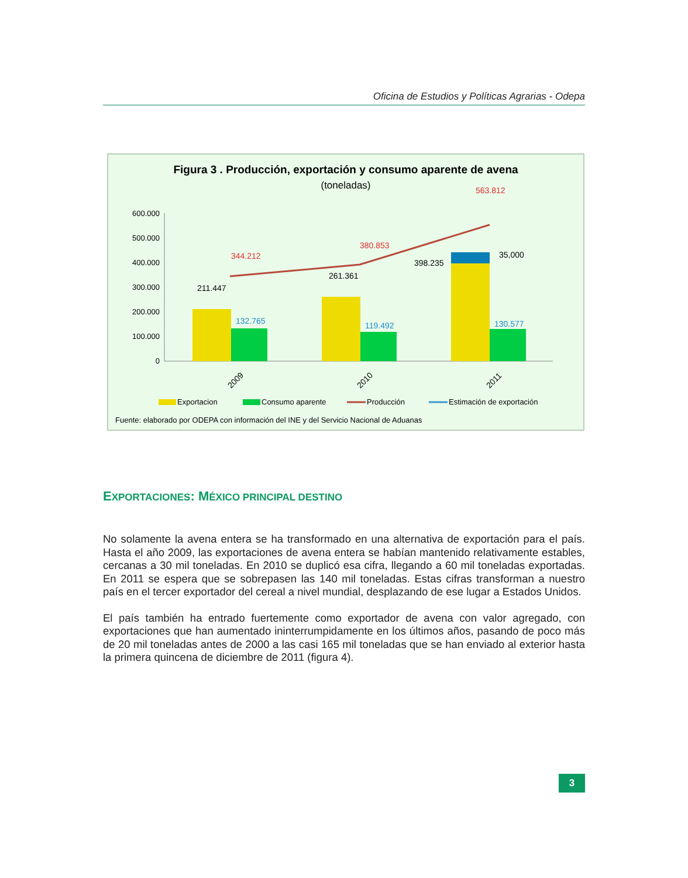Oficina de Estudios y Políticas Agrarias - Odepa
Figura 3 . Producción, exportación y consumo aparente de avena
(toneladas)
600.000
500.000
400.000
300.000
200.000
100.000
0
344.212
380.853
563.812
211.447
261.361
398.235
35,000
132.765
119.492
130.577
2009
2010
2011
Exportacion
Consumo aparente
Producción
Estimación de exportación
Fuente: elaborado por ODEPA con información del INE y del Servicio Nacional de Aduanas
EXPORTACIONES: MÉXICO PRINCIPAL DESTINO
No solamente la avena entera se ha transformado en una alternativa de exportación para el país. Hasta el año 2009, las exportaciones de avena entera se habían mantenido relativamente estables, cercanas a 30 mil toneladas. En 2010 se duplicó esa cifra, llegando a 60 mil toneladas exportadas. En 2011 se espera que se sobrepasen las 140 mil toneladas. Estas cifras transforman a nuestro país en el tercer exportador del cereal a nivel mundial, desplazando de ese lugar a Estados Unidos.
El país también ha entrado fuertemente como exportador de avena con valor agregado, con exportaciones que han aumentado ininterrumpidamente en los últimos años, pasando de poco más de 20 mil toneladas antes de 2000 a las casi 165 mil toneladas que se han enviado al exterior hasta la primera quincena de diciembre de 2011 (figura 4).
3